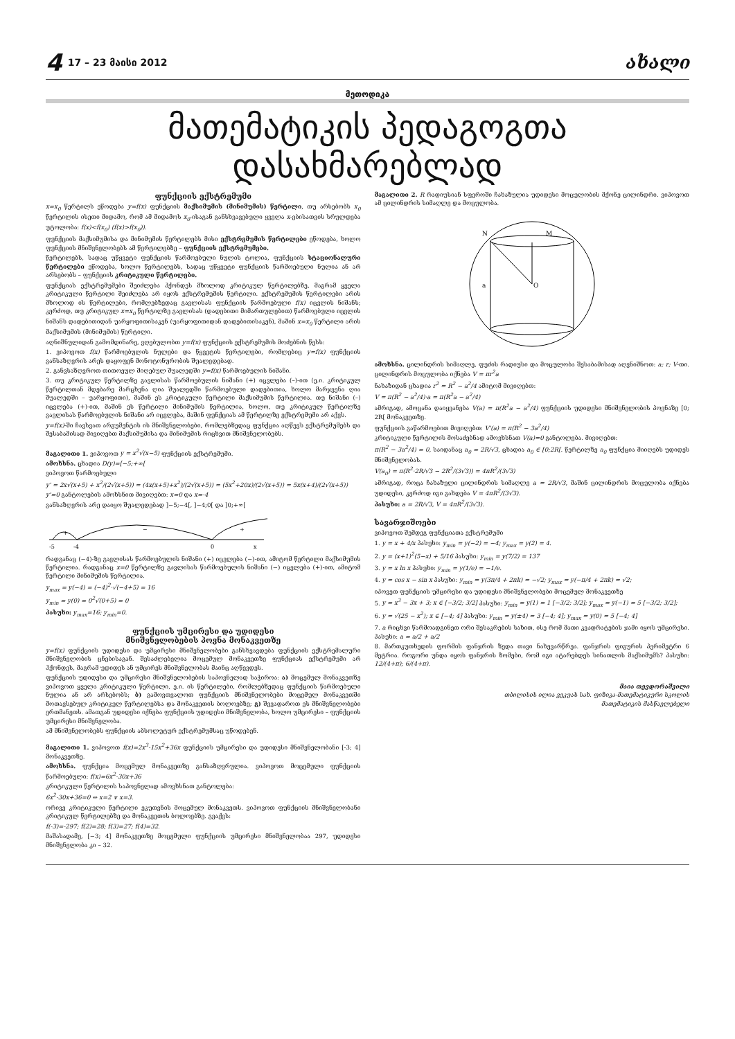4 17 – 23 მაისი 2012 ახალი
მეთოდიკა
მათემატიკის პედაგოგთა დასახმარებლად
ფუნქციის ექსტრემუმი
x=x<sub>0</sub> წერტილს ეწოდება y=f(x) ფუნქციის მაქსიმუმის (მინიმუმის) წერტილი, თუ არსებობს x<sub>0</sub> წერტილის ისეთი მიდამო, რომ ამ მიდამოს x<sub>0</sub>-ისაგან განსხვავებული ყველა x-ებისათვის სრულდება უტოლობა: f(x)<f(x<sub>0</sub>) (f(x)>f(x<sub>0</sub>)).
ფუნქციის მაქსიმუმისა და მინიმუმის წერტილებს მისი ექსტრემუმის წერტილები ეწოდება, ხოლო ფუნქციის მნიშვნელობებს ამ წერტილებზე – ფუნქციის ექსტრემუმები.
წერტილებს, სადაც უწყვეტი ფუნქციის წარმოებული ნულის ტოლია, ფუნქციის სტაციონალური წერტილები ეწოდება, ხოლო წერტილებს, სადაც უწყვეტი ფუნქციის წარმოებული ნულია ან არ არსებობს – ფუნქციის კრიტიკული წერტილები.
ფუნქციას ექსტრემუმები შეიძლება ჰქონდეს მხოლოდ კრიტიკულ წერტილებზე, მაგრამ ყველა კრიტიკული წერტილი შეიძლება არ იყოს ექსტრემუმის წერტილი. ექსტრემუმის წერტილები არის მხოლოდ ის წერტილები, რომლებზედაც გავლისას ფუნქციის წარმოებული f(x) იცვლის ნიშანს; კერძოდ, თუ კრიტიკულ x=x<sub>0</sub> წერტილზე გავლისას (დადებითი მიმართულებით) წარმოებული იცვლის ნიშანს დადებითიდან უარყოფითისაკენ (უარყოფითიდან დადებითისაკენ), მაშინ x=x<sub>0</sub> წერტილი არის მაქსიმუმის (მინიმუმის) წერტილი.
აღნიშნულიდან გამომდინარე, ვღებულობთ y=f(x) ფუნქციის ექსტრემუმის მოძებნის წესს:
1. ვიპოვოთ f(x) წარმოებულის ნულები და წყვეტის წერტილები, რომლებიც y=f(x) ფუნქციის განსაზღვრის არეს დაყოფენ მონოტონურობის შუალედებად.
2. განვსაზღვროთ თითოეულ მიღებულ შუალედში y=f(x) წარმოებულის ნიშანი.
3. თუ კრიტიკულ წერტილზე გავლისას წარმოებულის ნიშანი (+) იცვლება (–)-ით (ე.ი. კრიტიკულ წერტილთან მდებარე მარცხენა ღია შუალედში წარმოებული დადებითია, ხოლო მარჯვენა ღია შუალედში – უარყოფითი), მაშინ ეს კრიტიკული წერტილი მაქსიმუმის წერტილია. თუ ნიშანი (–) იცვლება (+)-ით, მაშინ ეს წერტილი მინიმუმის წერტილია, ხოლო, თუ კრიტიკულ წერტილზე გავლისას წარმოებულის ნიშანი არ იცვლება, მაშინ ფუნქციას ამ წერტილზე ექსტრემუმი არ აქვს.
y=f(x)-ში ჩავსვათ არგუმენტის ის მნიშვნელობები, რომლებზედაც ფუნქცია აღწევს ექსტრემუმებს და შესაბამისად მივიღებთ მაქსიმუმისა და მინიმუმის რიცხვით მნიშვნელობებს.
მაგალითი 1. ვიპოვოთ y = x<sup>2</sup>√(x−5) ფუნქციის ექსტრემუმი.
ამოხსნა. ცხადია D(y)=[−5;+∞[
ვიპოვოთ წარმოებული
y' = 2x√(x+5) + x<sup>2</sup>/(2√(x+5)) = (4x(x+5)+x<sup>2</sup>)/(2√(x+5)) = (5x<sup>2</sup>+20x)/(2√(x+5)) = 5x(x+4)/(2√(x+5))
y'=0 განტოლების ამოხსნით მივიღებთ: x=0 და x=-4
განსაზღვრის არე დაიყო შუალედებად ]−5;−4[, ]−4;0[ და ]0;+∞[
-5
-4
0
x
+
−
+
რადგანაც (−4)-ზე გავლისას წარმოებულის ნიშანი (+) იცვლება (−)-ით, ამიტომ წერტილი მაქსიმუმის წერტილია. რადგანაც x=0 წერტილზე გავლისას წარმოებულის ნიშანი (−) იცვლება (+)-ით, ამიტომ წერტილი მინიმუმის წერტილია.
y<sub>max</sub> = y(−4) = (−4)<sup>2</sup>·√(−4+5) = 16
y<sub>min</sub> = y(0) = 0<sup>2</sup>√(0+5) = 0
პასუხი: y<sub>max</sub>=16; y<sub>min</sub>=0.
ფუნქციის უმცირესი და უდიდესი
მნიშვნელობების პოვნა მონაკვეთზე
y=f(x) ფუნქციის უდიდესი და უმცირესი მნიშვნელობები განსხვავდება ფუნქციის ექსტრემალური მნიშვნელობის ცნებისაგან. შესაძლებელია მოცემულ მონაკვეთზე ფუნქციას ექსტრემუმი არ ჰქონდეს, მაგრამ უდიდეს ან უმცირეს მნიშვნელობას მაინც აღწევდეს.
ფუნქციის უდიდესი და უმცირესი მნიშვნელობების საპოვნელად საჭიროა: ა) მოცემულ მონაკვეთზე ვიპოვოთ ყველა კრიტიკული წერტილი, ე.ი. ის წერტილები, რომლებზედაც ფუნქციის წარმოებული ნულია ან არ არსებობს; ბ) გამოვთვალოთ ფუნქციის მნიშვნელობები მოცემულ მონაკვეთში მოთავსებულ კრიტიკულ წერტილებსა და მონაკვეთის ბოლოებზე; გ) შევადაროთ ეს მნიშვნელობები ერთმანეთს. ამათგან უდიდესი იქნება ფუნქციის უდიდესი მნიშვნელობა, ხოლო უმცირესი – ფუნქციის უმცირესი მნიშვნელობა.
ამ მნიშვნელობებს ფუნქციის აბსოლუტურ ექსტრემუმსაც უწოდებენ.
მაგალითი 1. ვიპოვოთ f(x)=2x<sup>3</sup>-15x<sup>2</sup>+36x ფუნქციის უმცირესი და უდიდესი მნიშვნელობანი [-3; 4] მონაკვეთზე.
ამოხსნა. ფუნქცია მოცემულ მონაკვეთზე განსაზღვრულია. ვიპოვოთ მოცემული ფუნქციის წარმოებული: f(x)=6x<sup>2</sup>-30x+36
კრიტიკული წერტილის საპოვნელად ამოვხსნათ განტოლება:
6x<sup>2</sup>-30x+36=0 ⇔ x=2 ∨ x=3.
ორივე კრიტიკული წერტილი ეკუთვნის მოცემულ მონაკვეთს. ვიპოვოთ ფუნქციის მნიშვნელობანი კრიტიკულ წერტილებზე და მონაკვეთის ბოლოებზე. გვაქვს:
f(-3)=-297; f(2)=28; f(3)=27; f(4)=32.
მაშასადამე, [−3; 4] მონაკვეთზე მოცემული ფუნქციის უმცირესი მნიშვნელობაა 297, უდიდესი მნიშვნელობა კი – 32.
მაგალითი 2. R რადიუსიან სფეროში ჩახაზულია უდიდესი მოცულობის მქონე ცილინდრი. ვიპოვოთ ამ ცილინდრის სიმაღლე და მოცულობა.
N
M
O
a
ამოხსნა. ცილინდრის სიმაღლე, ფუძის რადიუსი და მოცულობა შესაბამისად აღვნიშნოთ: a; r; V-თი. ცილინდრის მოცულობა იქნება V = πr<sup>2</sup>a
ნახაზიდან ცხადია r<sup>2</sup> = R<sup>2</sup> − a<sup>2</sup>/4 ამიტომ მივიღებთ:
V = π(R<sup>2</sup> − a<sup>2</sup>/4)·a = π(R<sup>2</sup>a − a<sup>2</sup>/4)
ამრიგად, ამოცანა დაიყვანება V(a) = π(R<sup>2</sup>a − a<sup>2</sup>/4) ფუნქციის უდიდესი მნიშვნელობის პოვნაზე [0; 2R[ მონაკვეთზე.
ფუნქციის გაწარმოებით მივიღებთ: V'(a) = π(R<sup>2</sup> − 3a<sup>2</sup>/4)
კრიტიკული წერტილის მოსაძებნად ამოვხსნათ V(a)=0 განტოლება. მივიღებთ:
π(R<sup>2</sup> − 3a<sup>2</sup>/4) = 0, საიდანაც a<sub>0</sub> = 2R/√3, ცხადია a<sub>0</sub> ∈ [0;2R[. წერტილზე a<sub>0</sub> ფუნქცია მიიღებს უდიდეს მნიშვნელობას.
V(a<sub>0</sub>) = π(R<sup>2</sup>·2R/√3 − 2R<sup>2</sup>/(3√3)) = 4πR<sup>2</sup>/(3√3)
ამრიგად, როცა ჩახაზული ცილინდრის სიმაღლე a = 2R/√3, მაშინ ცილინდრის მოცულობა იქნება უდიდესი, კერძოდ იგი გახდება V = 4πR<sup>2</sup>/(3√3).
პასუხი: a = 2R/√3, V = 4πR<sup>2</sup>/(3√3).
სავარჯიშოები
ვიპოვოთ შემდეგ ფუნქციათა ექსტრემუმი
1. y = x + 4/x პასუხი: y<sub>min</sub> = y(−2) = −4; y<sub>max</sub> = y(2) = 4.
2. y = (x+1)<sup>2</sup>(5−x) + 5/16 პასუხი: y<sub>min</sub> = y(7/2) = 137
3. y = x ln x პასუხი: y<sub>min</sub> = y(1/e) = −1/e.
4. y = cos x − sin x პასუხი: y<sub>min</sub> = y(3π/4 + 2πk) = −√2; y<sub>max</sub> = y(−π/4 + 2πk) = √2;
იპოვეთ ფუნქციის უმცირესი და უდიდესი მნიშვნელობები მოცემულ მონაკვეთზე
5. y = x<sup>3</sup> − 3x + 3; x ∈ [−3/2; 3/2] პასუხი: y<sub>min</sub> = y(1) = 1 [−3/2; 3/2]; y<sub>max</sub> = y(−1) = 5 [−3/2; 3/2];
6. y = √(25 − x<sup>2</sup>); x ∈ [−4; 4] პასუხი: y<sub>min</sub> = y(±4) = 3 [−4; 4]; y<sub>max</sub> = y(0) = 5 [−4; 4]
7. a რიცხვი წარმოადგინეთ ორი შესაკრების სახით, ისე რომ მათი კვადრატების ჯამი იყოს უმცირესი. პასუხი: a = a/2 + a/2
8. მართკუთხედის ფორმის ფანჯრის ზედა თავი ნახევარწრეა. ფანჯრის ფიგურის პერიმეტრი 6 მეტრია. როგორი უნდა იყოს ფანჯრის ზომები, რომ იგი ატარებდეს სინათლის მაქსიმუმს? პასუხი: 12/(4+π); 6/(4+π).
მაია თევდორაშვილი
თბილისის ილია ვეკუას სახ. ფიზიკა-მათემატიკური სკოლის
მათემატიკის მასწავლებელი